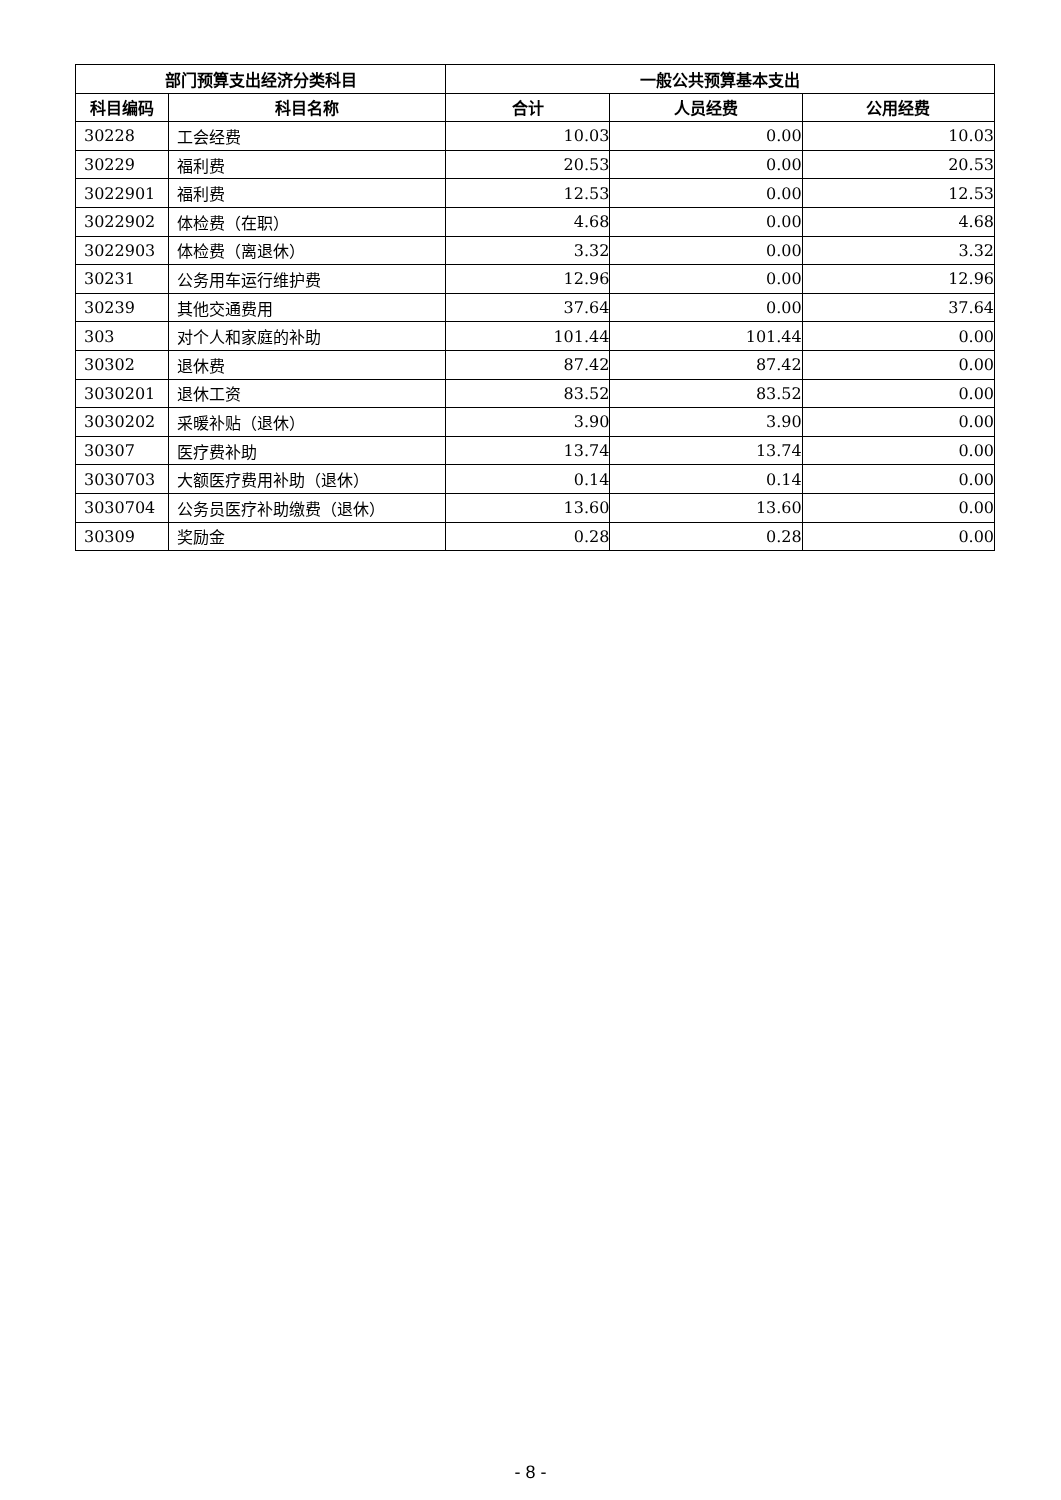| 部门预算支出经济分类科目 | | 一般公共预算基本支出 | | |
| --- | --- | --- | --- | --- |
| 科目编码 | 科目名称 | 合计 | 人员经费 | 公用经费 |
| 30228 | 工会经费 | 10.03 | 0.00 | 10.03 |
| 30229 | 福利费 | 20.53 | 0.00 | 20.53 |
| 3022901 | 福利费 | 12.53 | 0.00 | 12.53 |
| 3022902 | 体检费（在职） | 4.68 | 0.00 | 4.68 |
| 3022903 | 体检费（离退休） | 3.32 | 0.00 | 3.32 |
| 30231 | 公务用车运行维护费 | 12.96 | 0.00 | 12.96 |
| 30239 | 其他交通费用 | 37.64 | 0.00 | 37.64 |
| 303 | 对个人和家庭的补助 | 101.44 | 101.44 | 0.00 |
| 30302 | 退休费 | 87.42 | 87.42 | 0.00 |
| 3030201 | 退休工资 | 83.52 | 83.52 | 0.00 |
| 3030202 | 采暖补贴（退休） | 3.90 | 3.90 | 0.00 |
| 30307 | 医疗费补助 | 13.74 | 13.74 | 0.00 |
| 3030703 | 大额医疗费用补助（退休） | 0.14 | 0.14 | 0.00 |
| 3030704 | 公务员医疗补助缴费（退休） | 13.60 | 13.60 | 0.00 |
| 30309 | 奖励金 | 0.28 | 0.28 | 0.00 |
- 8 -